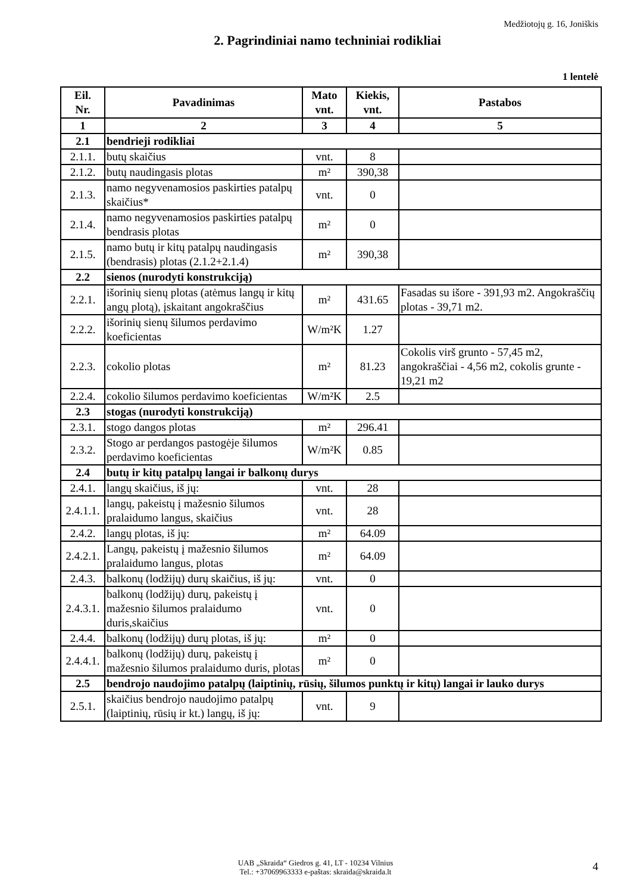Medžiotojų g. 16, Joniškis
2. Pagrindiniai namo techniniai rodikliai
1 lentelė
| Eil. Nr. | Pavadinimas | Mato vnt. | Kiekis, vnt. | Pastabos |
| --- | --- | --- | --- | --- |
| 1 | 2 | 3 | 4 | 5 |
| 2.1 | bendrieji rodikliai | | | |
| 2.1.1. | butų skaičius | vnt. | 8 | |
| 2.1.2. | butų naudingasis plotas | m² | 390,38 | |
| 2.1.3. | namo negyvenamosios paskirties patalpų skaičius* | vnt. | 0 | |
| 2.1.4. | namo negyvenamosios paskirties patalpų bendrasis plotas | m² | 0 | |
| 2.1.5. | namo butų ir kitų patalpų naudingasis (bendrasis) plotas (2.1.2+2.1.4) | m² | 390,38 | |
| 2.2 | sienos (nurodyti konstrukciją) | | | |
| 2.2.1. | išorinių sienų plotas (atėmus langų ir kitų angų plotą), įskaitant angokraščius | m² | 431.65 | Fasadas su išore - 391,93 m2. Angokraščių plotas - 39,71 m2. |
| 2.2.2. | išorinių sienų šilumos perdavimo koeficientas | W/m²K | 1.27 | |
| 2.2.3. | cokolio plotas | m² | 81.23 | Cokolis virš grunto - 57,45 m2, angokraščiai - 4,56 m2, cokolis grunte - 19,21 m2 |
| 2.2.4. | cokolio šilumos perdavimo koeficientas | W/m²K | 2.5 | |
| 2.3 | stogas (nurodyti konstrukciją) | | | |
| 2.3.1. | stogo dangos plotas | m² | 296.41 | |
| 2.3.2. | Stogo ar perdangos pastogėje šilumos perdavimo koeficientas | W/m²K | 0.85 | |
| 2.4 | butų ir kitų patalpų langai ir balkonų durys | | | |
| 2.4.1. | langų skaičius, iš jų: | vnt. | 28 | |
| 2.4.1.1. | langų, pakeistų į mažesnio šilumos pralaidumo langus, skaičius | vnt. | 28 | |
| 2.4.2. | langų plotas, iš jų: | m² | 64.09 | |
| 2.4.2.1. | Langų, pakeistų į mažesnio šilumos pralaidumo langus, plotas | m² | 64.09 | |
| 2.4.3. | balkonų (lodžijų) durų skaičius, iš jų: | vnt. | 0 | |
| 2.4.3.1. | balkonų (lodžijų) durų, pakeistų į mažesnio šilumos pralaidumo duris,skaičius | vnt. | 0 | |
| 2.4.4. | balkonų (lodžijų) durų plotas, iš jų: | m² | 0 | |
| 2.4.4.1. | balkonų (lodžijų) durų, pakeistų į mažesnio šilumos pralaidumo duris, plotas | m² | 0 | |
| 2.5 | bendrojo naudojimo patalpų (laiptinių, rūsių, šilumos punktų ir kitų) langai ir lauko durys | | | |
| 2.5.1. | skaičius bendrojo naudojimo patalpų (laiptinių, rūsių ir kt.) langų, iš jų: | vnt. | 9 | |
UAB „Skraida“ Giedros g. 41, LT - 10234 Vilnius
Tel.: +37069963333 e-paštas: skraida@skraida.lt
4